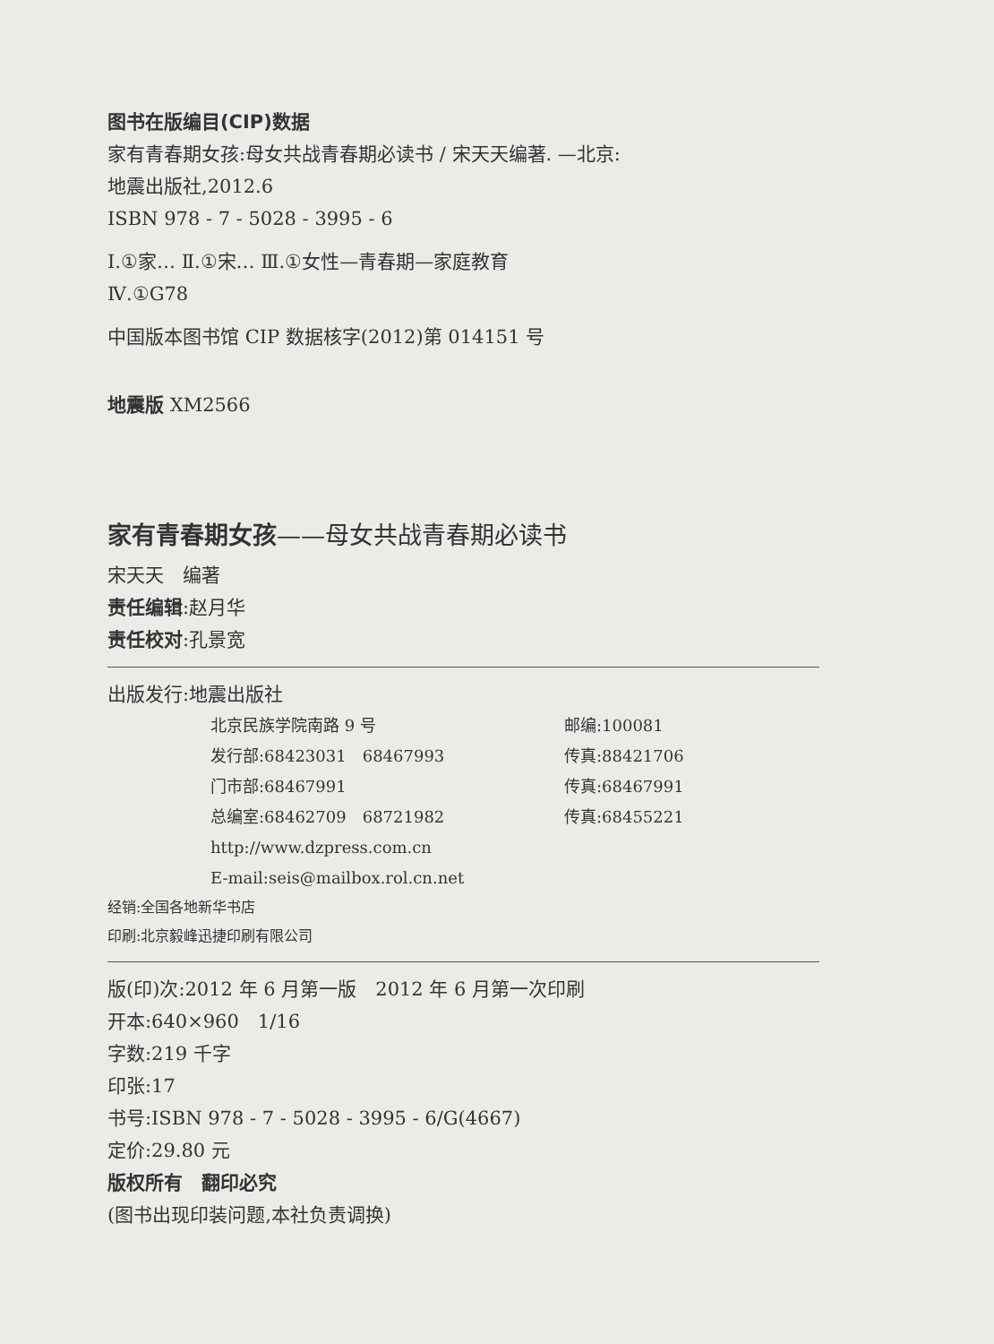图书在版编目(CIP)数据
家有青春期女孩:母女共战青春期必读书 / 宋天天编著. —北京:
地震出版社,2012.6
ISBN 978 - 7 - 5028 - 3995 - 6
Ⅰ.①家… Ⅱ.①宋… Ⅲ.①女性—青春期—家庭教育
Ⅳ.①G78
中国版本图书馆 CIP 数据核字(2012)第 014151 号
地震版 XM2566
家有青春期女孩——母女共战青春期必读书
宋天天　编著
责任编辑:赵月华
责任校对:孔景宽
出版发行:地震出版社
北京民族学院南路 9 号
邮编:100081
发行部:68423031　68467993
传真:88421706
门市部:68467991
传真:68467991
总编室:68462709　68721982
传真:68455221
http://www.dzpress.com.cn
E-mail:seis@mailbox.rol.cn.net
经销:全国各地新华书店
印刷:北京毅峰迅捷印刷有限公司
版(印)次:2012 年 6 月第一版　2012 年 6 月第一次印刷
开本:640×960　1/16
字数:219 千字
印张:17
书号:ISBN 978 - 7 - 5028 - 3995 - 6/G(4667)
定价:29.80 元
版权所有　翻印必究
(图书出现印装问题,本社负责调换)